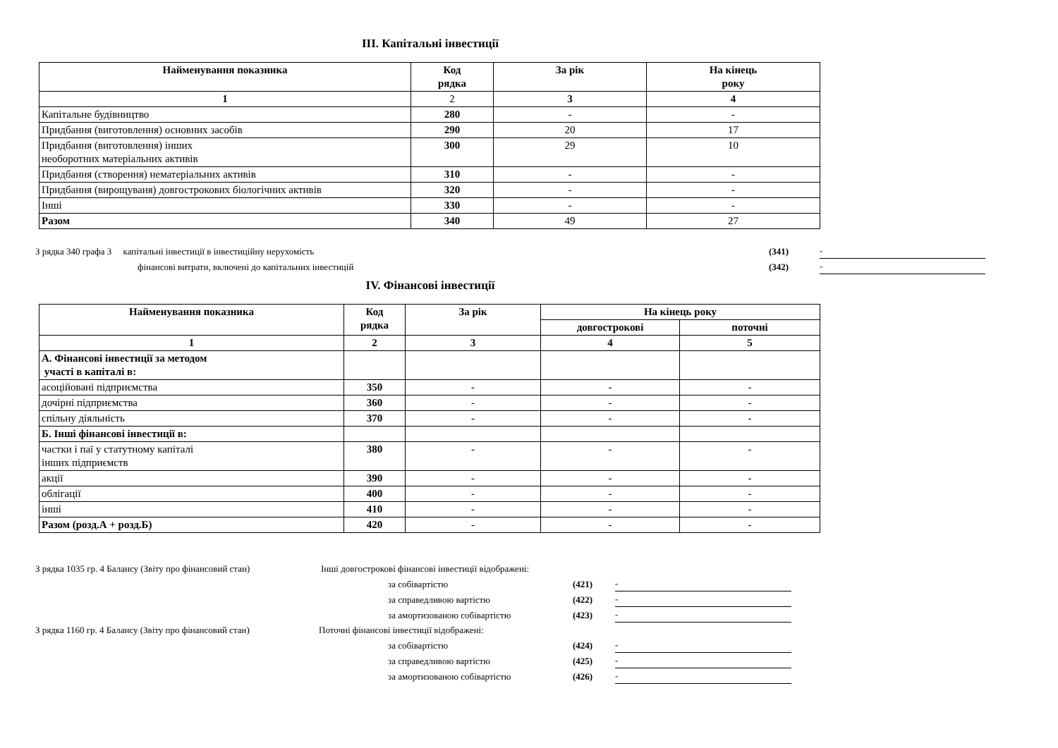III. Капітальні інвестиції
| Найменування показника | Код рядка | За рік | На кінець року |
| --- | --- | --- | --- |
| 1 | 2 | 3 | 4 |
| Капітальне будівництво | 280 | - | - |
| Придбання (виготовлення) основних засобів | 290 | 20 | 17 |
| Придбання (виготовлення) інших необоротних матеріальних активів | 300 | 29 | 10 |
| Придбання (створення) нематеріальних активів | 310 | - | - |
| Придбання (вирощуваня) довгострокових біологічних активів | 320 | - | - |
| Інші | 330 | - | - |
| Разом | 340 | 49 | 27 |
З рядка 340 графа 3 капітальні інвестиції в інвестиційну нерухомість (341) -
фінансові витрати, включені до капітальних інвестицій (342) -
IV. Фінансові інвестиції
| Найменування показника | Код рядка | За рік | На кінець року | |
| --- | --- | --- | --- | --- |
| | | | довгострокові | поточні |
| 1 | 2 | 3 | 4 | 5 |
| А. Фінансові інвестиції за методом участі в капіталі в: | | | | |
| асоційовані підприємства | 350 | - | - | - |
| дочірні підприємства | 360 | - | - | - |
| спільну діяльність | 370 | - | - | - |
| Б. Інші фінансові інвестиції в: | | | | |
| частки і паї у статутному капіталі інших підприємств | 380 | - | - | - |
| акції | 390 | - | - | - |
| облігації | 400 | - | - | - |
| інші | 410 | - | - | - |
| Разом (розд.А + розд.Б) | 420 | - | - | - |
З рядка 1035 гр. 4 Балансу (Звіту про фінансовий стан) Інші довгострокові фінансові інвестиції відображені:
за собівартістю (421) -
за справедливою вартістю (422) -
за амортизованою собівартістю (423) -
З рядка 1160 гр. 4 Балансу (Звіту про фінансовий стан) Поточні фінансові інвестиції відображені:
за собівартістю (424) -
за справедливою вартістю (425) -
за амортизованою собівартістю (426) -